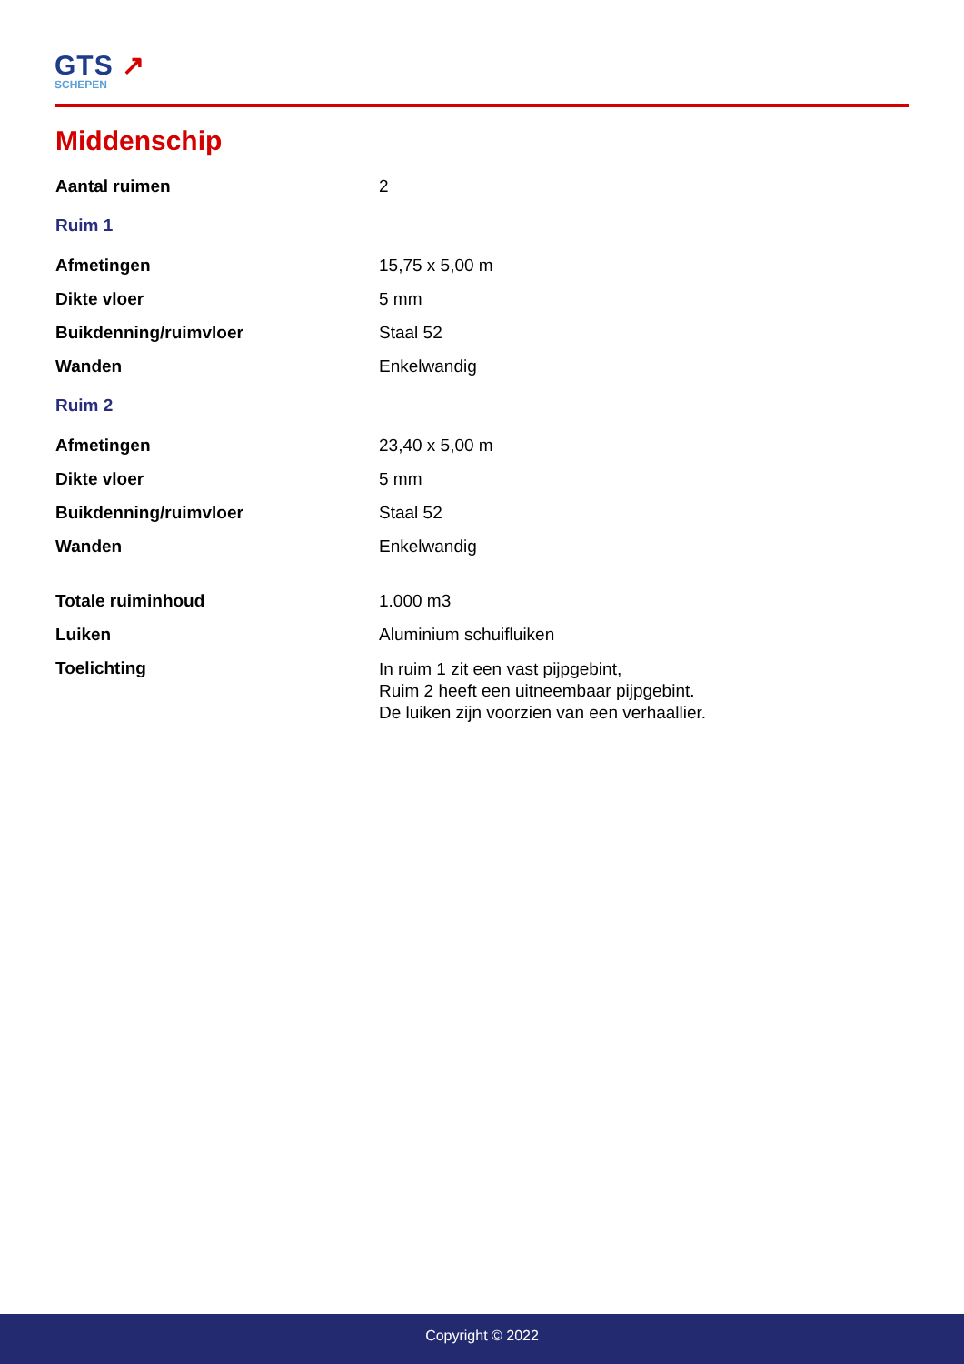GTS ↗
SCHEPEN
Middenschip
| Aantal ruimen | 2 |
| Ruim 1 | |
| Afmetingen | 15,75 x 5,00 m |
| Dikte vloer | 5 mm |
| Buikdenning/ruimvloer | Staal 52 |
| Wanden | Enkelwandig |
| Ruim 2 | |
| Afmetingen | 23,40 x 5,00 m |
| Dikte vloer | 5 mm |
| Buikdenning/ruimvloer | Staal 52 |
| Wanden | Enkelwandig |
| Totale ruiminhoud | 1.000 m3 |
| Luiken | Aluminium schuifluiken |
| Toelichting | In ruim 1 zit een vast pijpgebint, Ruim 2 heeft een uitneembaar pijpgebint. De luiken zijn voorzien van een verhaallier. |
Copyright © 2022